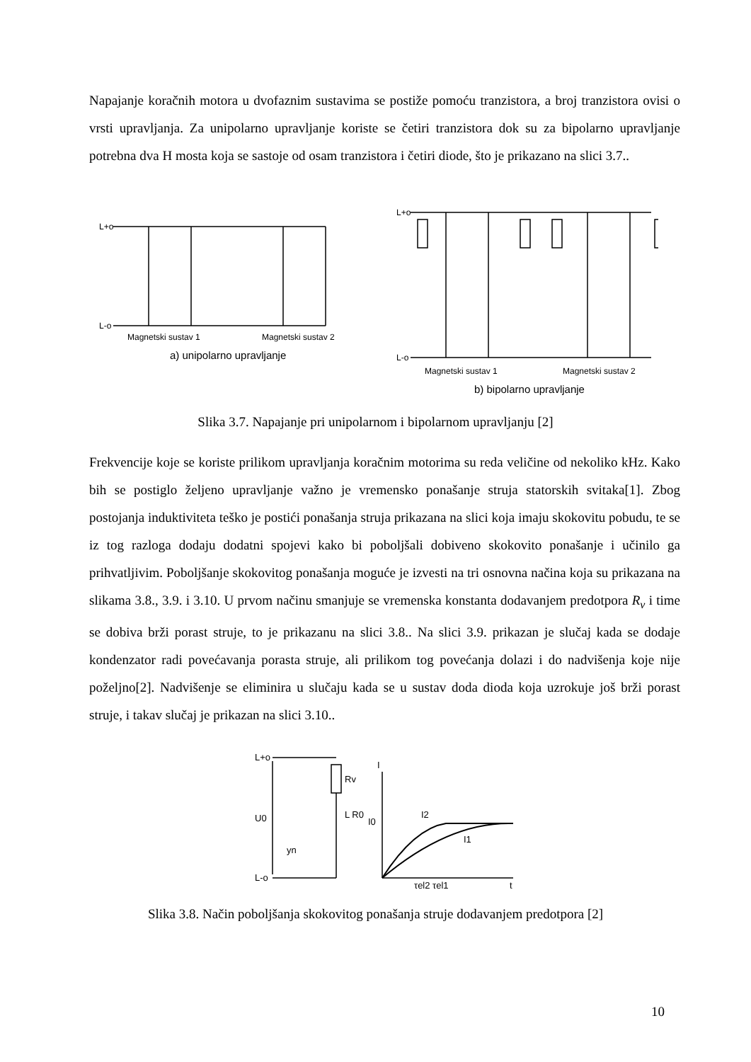Napajanje koračnih motora u dvofaznim sustavima se postiže pomoću tranzistora, a broj tranzistora ovisi o vrsti upravljanja. Za unipolarno upravljanje koriste se četiri tranzistora dok su za bipolarno upravljanje potrebna dva H mosta koja se sastoje od osam tranzistora i četiri diode, što je prikazano na slici 3.7..
L+o
L-o
Magnetski sustav 1
Magnetski sustav 2
L+o
L-o
Magnetski sustav 1
Magnetski sustav 2
a) unipolarno upravljanje
b) bipolarno upravljanje
Slika 3.7. Napajanje pri unipolarnom i bipolarnom upravljanju [2]
Frekvencije koje se koriste prilikom upravljanja koračnim motorima su reda veličine od nekoliko kHz. Kako bih se postiglo željeno upravljanje važno je vremensko ponašanje struja statorskih svitaka[1]. Zbog postojanja induktiviteta teško je postići ponašanja struja prikazana na slici koja imaju skokovitu pobudu, te se iz tog razloga dodaju dodatni spojevi kako bi poboljšali dobiveno skokovito ponašanje i učinilo ga prihvatljivim. Poboljšanje skokovitog ponašanja moguće je izvesti na tri osnovna načina koja su prikazana na slikama 3.8., 3.9. i 3.10. U prvom načinu smanjuje se vremenska konstanta dodavanjem predotpora R<sub>v</sub> i time se dobiva brži porast struje, to je prikazanu na slici 3.8.. Na slici 3.9. prikazan je slučaj kada se dodaje kondenzator radi povećavanja porasta struje, ali prilikom tog povećanja dolazi i do nadvišenja koje nije poželjno[2]. Nadvišenje se eliminira u slučaju kada se u sustav doda dioda koja uzrokuje još brži porast struje, i takav slučaj je prikazan na slici 3.10..
L+o
L-o
U0
Rv
L R0
I0
I2
I1
τel2 τel1
t
I
yn
Slika 3.8. Način poboljšanja skokovitog ponašanja struje dodavanjem predotpora [2]
10